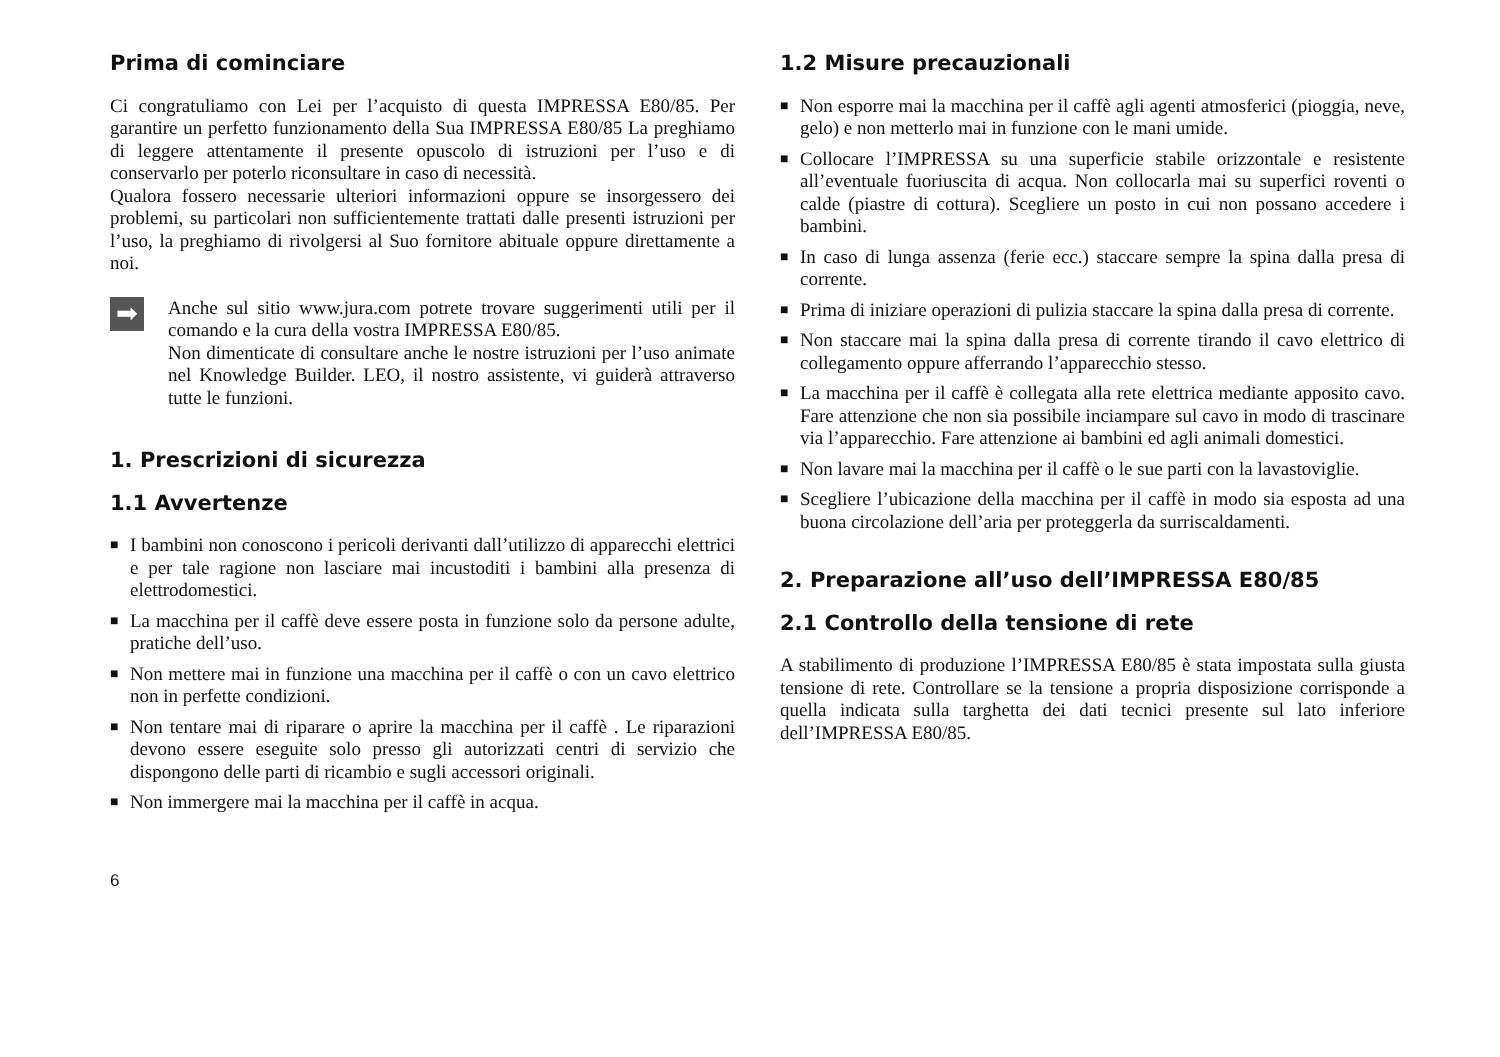Prima di cominciare
Ci congratuliamo con Lei per l’acquisto di questa IMPRESSA E80/85. Per garantire un perfetto funzionamento della Sua IMPRESSA E80/85 La preghiamo di leggere attentamente il presente opuscolo di istruzioni per l’uso e di conservarlo per poterlo riconsultare in caso di necessità.
Qualora fossero necessarie ulteriori informazioni oppure se insorgessero dei problemi, su particolari non sufficientemente trattati dalle presenti istruzioni per l’uso, la preghiamo di rivolgersi al Suo fornitore abituale oppure direttamente a noi.
➡
Anche sul sitio www.jura.com potrete trovare suggerimenti utili per il comando e la cura della vostra IMPRESSA E80/85.
Non dimenticate di consultare anche le nostre istruzioni per l’uso animate nel Knowledge Builder. LEO, il nostro assistente, vi guiderà attraverso tutte le funzioni.
1. Prescrizioni di sicurezza
1.1 Avvertenze
■ I bambini non conoscono i pericoli derivanti dall’utilizzo di apparecchi elettrici e per tale ragione non lasciare mai incustoditi i bambini alla presenza di elettrodomestici.
■ La macchina per il caffè deve essere posta in funzione solo da persone adulte, pratiche dell’uso.
■ Non mettere mai in funzione una macchina per il caffè o con un cavo elettrico non in perfette condizioni.
■ Non tentare mai di riparare o aprire la macchina per il caffè . Le riparazioni devono essere eseguite solo presso gli autorizzati centri di servizio che dispongono delle parti di ricambio e sugli accessori originali.
■ Non immergere mai la macchina per il caffè in acqua.
1.2 Misure precauzionali
■ Non esporre mai la macchina per il caffè agli agenti atmosferici (pioggia, neve, gelo) e non metterlo mai in funzione con le mani umide.
■ Collocare l’IMPRESSA su una superficie stabile orizzontale e resistente all’eventuale fuoriuscita di acqua. Non collocarla mai su superfici roventi o calde (piastre di cottura). Scegliere un posto in cui non possano accedere i bambini.
■ In caso di lunga assenza (ferie ecc.) staccare sempre la spina dalla presa di corrente.
■ Prima di iniziare operazioni di pulizia staccare la spina dalla presa di corrente.
■ Non staccare mai la spina dalla presa di corrente tirando il cavo elettrico di collegamento oppure afferrando l’apparecchio stesso.
■ La macchina per il caffè è collegata alla rete elettrica mediante apposito cavo. Fare attenzione che non sia possibile inciampare sul cavo in modo di trascinare via l’apparecchio. Fare attenzione ai bambini ed agli animali domestici.
■ Non lavare mai la macchina per il caffè o le sue parti con la lavastoviglie.
■ Scegliere l’ubicazione della macchina per il caffè in modo sia esposta ad una buona circolazione dell’aria per proteggerla da surriscaldamenti.
2. Preparazione all’uso dell’IMPRESSA E80/85
2.1 Controllo della tensione di rete
A stabilimento di produzione l’IMPRESSA E80/85 è stata impostata sulla giusta tensione di rete. Controllare se la tensione a propria disposizione corrisponde a quella indicata sulla targhetta dei dati tecnici presente sul lato inferiore dell’IMPRESSA E80/85.
6